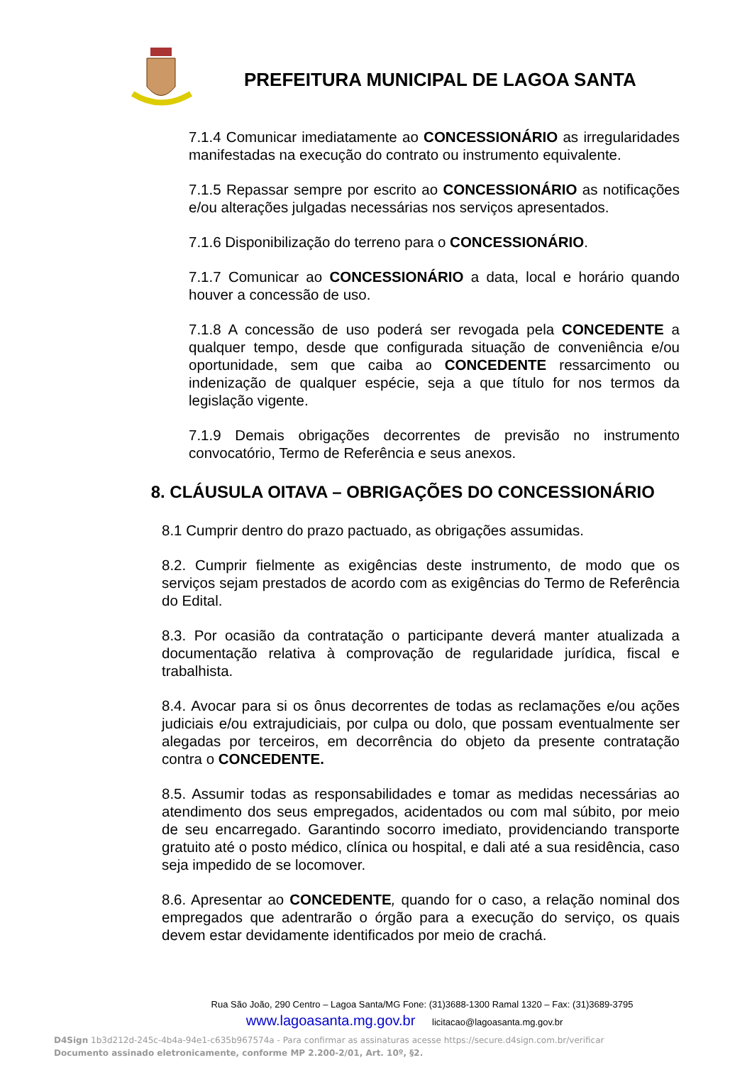PREFEITURA MUNICIPAL DE LAGOA SANTA
7.1.4 Comunicar imediatamente ao CONCESSIONÁRIO as irregularidades manifestadas na execução do contrato ou instrumento equivalente.
7.1.5 Repassar sempre por escrito ao CONCESSIONÁRIO as notificações e/ou alterações julgadas necessárias nos serviços apresentados.
7.1.6 Disponibilização do terreno para o CONCESSIONÁRIO.
7.1.7 Comunicar ao CONCESSIONÁRIO a data, local e horário quando houver a concessão de uso.
7.1.8 A concessão de uso poderá ser revogada pela CONCEDENTE a qualquer tempo, desde que configurada situação de conveniência e/ou oportunidade, sem que caiba ao CONCEDENTE ressarcimento ou indenização de qualquer espécie, seja a que título for nos termos da legislação vigente.
7.1.9 Demais obrigações decorrentes de previsão no instrumento convocatório, Termo de Referência e seus anexos.
8. CLÁUSULA OITAVA – OBRIGAÇÕES DO CONCESSIONÁRIO
8.1 Cumprir dentro do prazo pactuado, as obrigações assumidas.
8.2. Cumprir fielmente as exigências deste instrumento, de modo que os serviços sejam prestados de acordo com as exigências do Termo de Referência do Edital.
8.3. Por ocasião da contratação o participante deverá manter atualizada a documentação relativa à comprovação de regularidade jurídica, fiscal e trabalhista.
8.4. Avocar para si os ônus decorrentes de todas as reclamações e/ou ações judiciais e/ou extrajudiciais, por culpa ou dolo, que possam eventualmente ser alegadas por terceiros, em decorrência do objeto da presente contratação contra o CONCEDENTE.
8.5. Assumir todas as responsabilidades e tomar as medidas necessárias ao atendimento dos seus empregados, acidentados ou com mal súbito, por meio de seu encarregado. Garantindo socorro imediato, providenciando transporte gratuito até o posto médico, clínica ou hospital, e dali até a sua residência, caso seja impedido de se locomover.
8.6. Apresentar ao CONCEDENTE, quando for o caso, a relação nominal dos empregados que adentrarão o órgão para a execução do serviço, os quais devem estar devidamente identificados por meio de crachá.
Rua São João, 290 Centro – Lagoa Santa/MG Fone: (31)3688-1300 Ramal 1320 – Fax: (31)3689-3795
www.lagoasanta.mg.gov.br licitacao@lagoasanta.mg.gov.br
D4Sign 1b3d212d-245c-4b4a-94e1-c635b967574a - Para confirmar as assinaturas acesse https://secure.d4sign.com.br/verificar
Documento assinado eletronicamente, conforme MP 2.200-2/01, Art. 10º, §2.